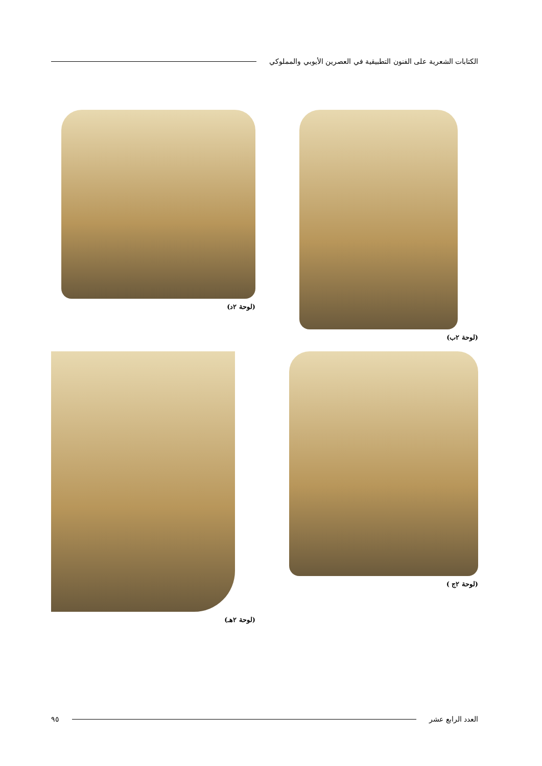الكتابات الشعرية على الفنون التطبيقية في العصرين الأيوبي والمملوكي
(لوحة ٢ب)
(لوحة ٢د)
(لوحة ٢ج )
(لوحة ٢هـ)
العدد الرابع عشر ٩٥